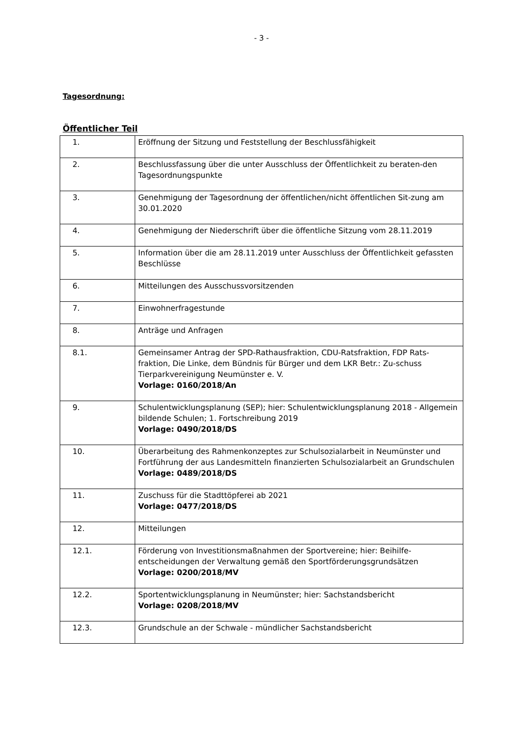- 3 -
Tagesordnung:
Öffentlicher Teil
| 1. | Eröffnung der Sitzung und Feststellung der Beschlussfähigkeit |
| 2. | Beschlussfassung über die unter Ausschluss der Öffentlichkeit zu beraten-den Tagesordnungspunkte |
| 3. | Genehmigung der Tagesordnung der öffentlichen/nicht öffentlichen Sit-zung am 30.01.2020 |
| 4. | Genehmigung der Niederschrift über die öffentliche Sitzung vom 28.11.2019 |
| 5. | Information über die am 28.11.2019 unter Ausschluss der Öffentlichkeit gefassten Beschlüsse |
| 6. | Mitteilungen des Ausschussvorsitzenden |
| 7. | Einwohnerfragestunde |
| 8. | Anträge und Anfragen |
| 8.1. | Gemeinsamer Antrag der SPD-Rathausfraktion, CDU-Ratsfraktion, FDP Rats-fraktion, Die Linke, dem Bündnis für Bürger und dem LKR Betr.: Zu-schuss Tierparkvereinigung Neumünster e. V. Vorlage: 0160/2018/An |
| 9. | Schulentwicklungsplanung (SEP); hier: Schulentwicklungsplanung 2018 - Allgemein bildende Schulen; 1. Fortschreibung 2019 Vorlage: 0490/2018/DS |
| 10. | Überarbeitung des Rahmenkonzeptes zur Schulsozialarbeit in Neumünster und Fortführung der aus Landesmitteln finanzierten Schulsozialarbeit an Grundschulen Vorlage: 0489/2018/DS |
| 11. | Zuschuss für die Stadttöpferei ab 2021 Vorlage: 0477/2018/DS |
| 12. | Mitteilungen |
| 12.1. | Förderung von Investitionsmaßnahmen der Sportvereine; hier: Beihilfe-entscheidungen der Verwaltung gemäß den Sportförderungsgrundsätzen Vorlage: 0200/2018/MV |
| 12.2. | Sportentwicklungsplanung in Neumünster; hier: Sachstandsbericht Vorlage: 0208/2018/MV |
| 12.3. | Grundschule an der Schwale - mündlicher Sachstandsbericht |